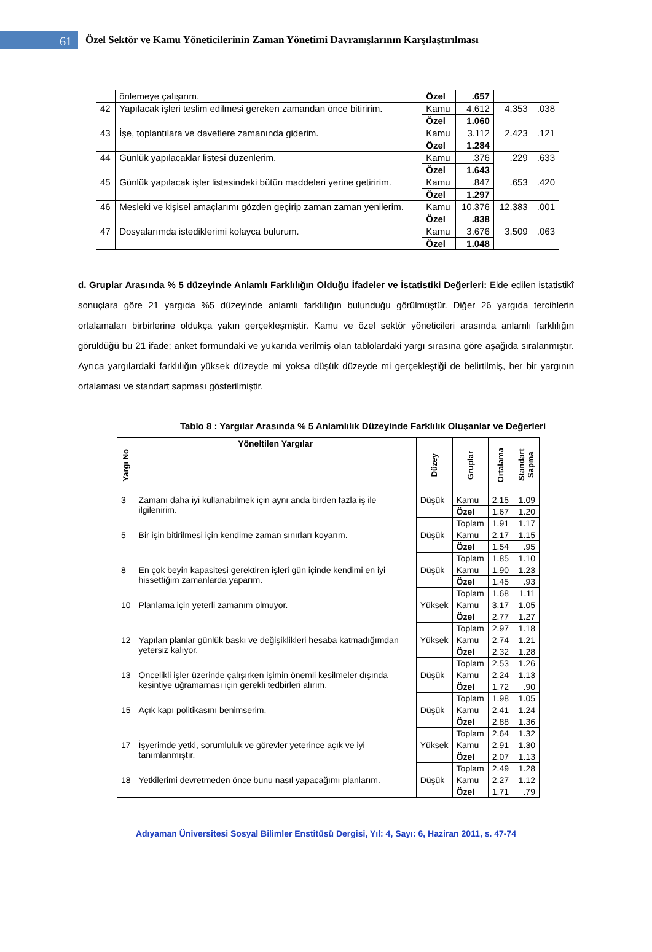61
Özel Sektör ve Kamu Yöneticilerinin Zaman Yönetimi Davranışlarının Karşılaştırılması
| | önlemeye çalışırım. | Özel | .657 | | |
| 42 | Yapılacak işleri teslim edilmesi gereken zamandan önce bitiririm. | Kamu | 4.612 | 4.353 | .038 |
| | | Özel | 1.060 | | |
| 43 | İşe, toplantılara ve davetlere zamanında giderim. | Kamu | 3.112 | 2.423 | .121 |
| | | Özel | 1.284 | | |
| 44 | Günlük yapılacaklar listesi düzenlerim. | Kamu | .376 | .229 | .633 |
| | | Özel | 1.643 | | |
| 45 | Günlük yapılacak işler listesindeki bütün maddeleri yerine getiririm. | Kamu | .847 | .653 | .420 |
| | | Özel | 1.297 | | |
| 46 | Mesleki ve kişisel amaçlarımı gözden geçirip zaman zaman yenilerim. | Kamu | 10.376 | 12.383 | .001 |
| | | Özel | .838 | | |
| 47 | Dosyalarımda istediklerimi kolayca bulurum. | Kamu | 3.676 | 3.509 | .063 |
| | | Özel | 1.048 | | |
d. Gruplar Arasında % 5 düzeyinde Anlamlı Farklılığın Olduğu İfadeler ve İstatistiki Değerleri: Elde edilen istatistikî sonuçlara göre 21 yargıda %5 düzeyinde anlamlı farklılığın bulunduğu görülmüştür. Diğer 26 yargıda tercihlerin ortalamaları birbirlerine oldukça yakın gerçekleşmiştir. Kamu ve özel sektör yöneticileri arasında anlamlı farklılığın görüldüğü bu 21 ifade; anket formundaki ve yukarıda verilmiş olan tablolardaki yargı sırasına göre aşağıda sıralanmıştır. Ayrıca yargılardaki farklılığın yüksek düzeyde mi yoksa düşük düzeyde mi gerçekleştiği de belirtilmiş, her bir yargının ortalaması ve standart sapması gösterilmiştir.
Tablo 8 : Yargılar Arasında % 5 Anlamlılık Düzeyinde Farklılık Oluşanlar ve Değerleri
| Yargı No | Yöneltilen Yargılar | Düzey | Gruplar | Ortalama | Standart Sapma |
| --- | --- | --- | --- | --- | --- |
| 3 | Zamanı daha iyi kullanabilmek için aynı anda birden fazla iş ile ilgilenirim. | Düşük | Kamu | 2.15 | 1.09 |
| | | | Özel | 1.67 | 1.20 |
| | | | Toplam | 1.91 | 1.17 |
| 5 | Bir işin bitirilmesi için kendime zaman sınırları koyarım. | Düşük | Kamu | 2.17 | 1.15 |
| | | | Özel | 1.54 | .95 |
| | | | Toplam | 1.85 | 1.10 |
| 8 | En çok beyin kapasitesi gerektiren işleri gün içinde kendimi en iyi hissettiğim zamanlarda yaparım. | Düşük | Kamu | 1.90 | 1.23 |
| | | | Özel | 1.45 | .93 |
| | | | Toplam | 1.68 | 1.11 |
| 10 | Planlama için yeterli zamanım olmuyor. | Yüksek | Kamu | 3.17 | 1.05 |
| | | | Özel | 2.77 | 1.27 |
| | | | Toplam | 2.97 | 1.18 |
| 12 | Yapılan planlar günlük baskı ve değişiklikleri hesaba katmadığımdan yetersiz kalıyor. | Yüksek | Kamu | 2.74 | 1.21 |
| | | | Özel | 2.32 | 1.28 |
| | | | Toplam | 2.53 | 1.26 |
| 13 | Öncelikli işler üzerinde çalışırken işimin önemli kesilmeler dışında kesintiye uğramaması için gerekli tedbirleri alırım. | Düşük | Kamu | 2.24 | 1.13 |
| | | | Özel | 1.72 | .90 |
| | | | Toplam | 1.98 | 1.05 |
| 15 | Açık kapı politikasını benimserim. | Düşük | Kamu | 2.41 | 1.24 |
| | | | Özel | 2.88 | 1.36 |
| | | | Toplam | 2.64 | 1.32 |
| 17 | İşyerimde yetki, sorumluluk ve görevler yeterince açık ve iyi tanımlanmıştır. | Yüksek | Kamu | 2.91 | 1.30 |
| | | | Özel | 2.07 | 1.13 |
| | | | Toplam | 2.49 | 1.28 |
| 18 | Yetkilerimi devretmeden önce bunu nasıl yapacağımı planlarım. | Düşük | Kamu | 2.27 | 1.12 |
| | | | Özel | 1.71 | .79 |
Adıyaman Üniversitesi Sosyal Bilimler Enstitüsü Dergisi, Yıl: 4, Sayı: 6, Haziran 2011, s. 47-74